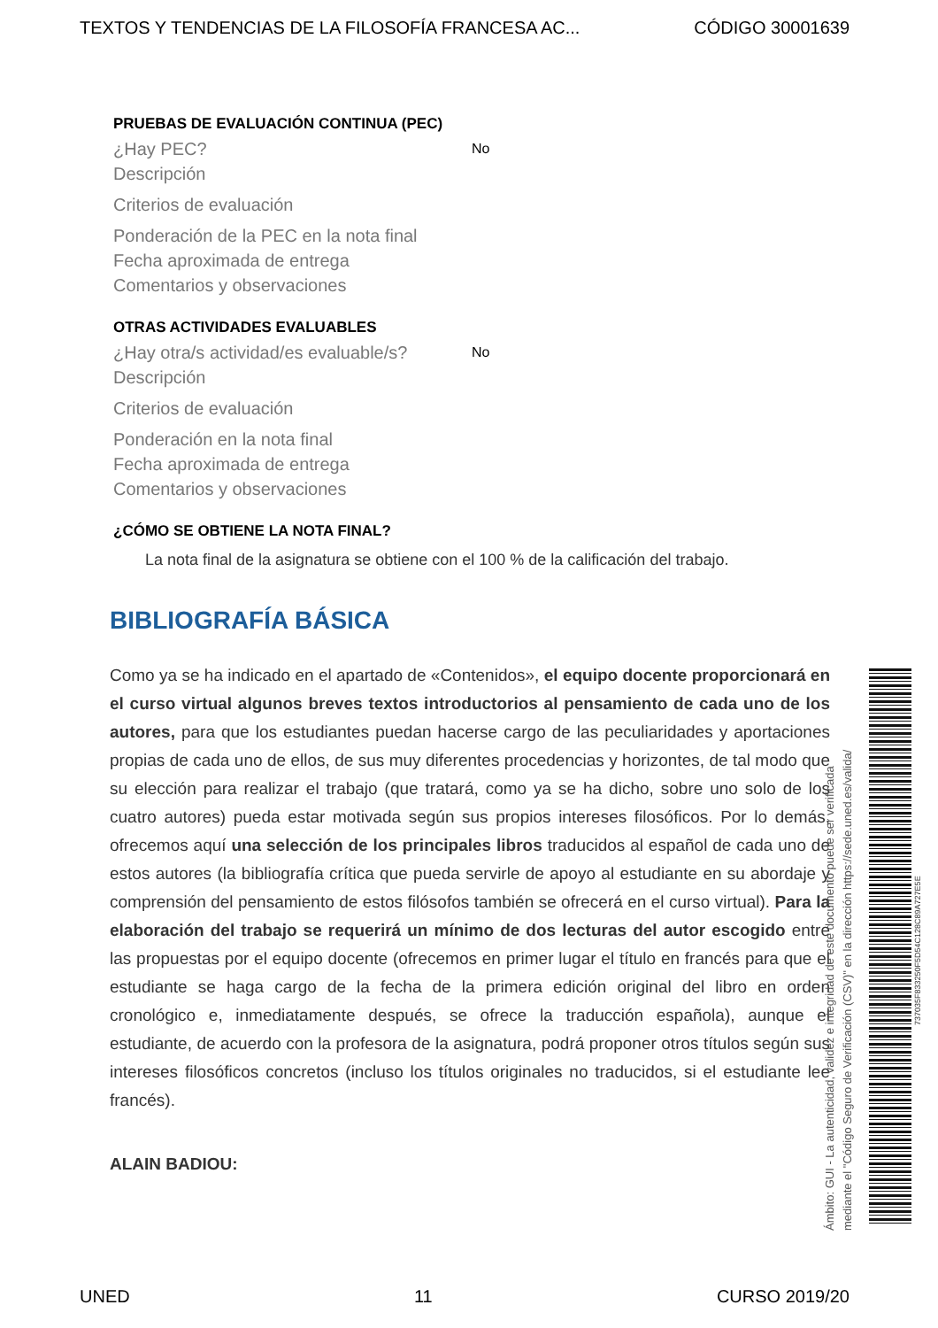TEXTOS Y TENDENCIAS DE LA FILOSOFÍA FRANCESA AC... CÓDIGO 30001639
PRUEBAS DE EVALUACIÓN CONTINUA (PEC)
¿Hay PEC? No
Descripción
Criterios de evaluación
Ponderación de la PEC en la nota final
Fecha aproximada de entrega
Comentarios y observaciones
OTRAS ACTIVIDADES EVALUABLES
¿Hay otra/s actividad/es evaluable/s? No
Descripción
Criterios de evaluación
Ponderación en la nota final
Fecha aproximada de entrega
Comentarios y observaciones
¿CÓMO SE OBTIENE LA NOTA FINAL?
La nota final de la asignatura se obtiene con el 100 % de la calificación del trabajo.
BIBLIOGRAFÍA BÁSICA
Como ya se ha indicado en el apartado de «Contenidos», el equipo docente proporcionará en el curso virtual algunos breves textos introductorios al pensamiento de cada uno de los autores, para que los estudiantes puedan hacerse cargo de las peculiaridades y aportaciones propias de cada uno de ellos, de sus muy diferentes procedencias y horizontes, de tal modo que su elección para realizar el trabajo (que tratará, como ya se ha dicho, sobre uno solo de los cuatro autores) pueda estar motivada según sus propios intereses filosóficos. Por lo demás, ofrecemos aquí una selección de los principales libros traducidos al español de cada uno de estos autores (la bibliografía crítica que pueda servirle de apoyo al estudiante en su abordaje y comprensión del pensamiento de estos filósofos también se ofrecerá en el curso virtual). Para la elaboración del trabajo se requerirá un mínimo de dos lecturas del autor escogido entre las propuestas por el equipo docente (ofrecemos en primer lugar el título en francés para que el estudiante se haga cargo de la fecha de la primera edición original del libro en orden cronológico e, inmediatamente después, se ofrece la traducción española), aunque el estudiante, de acuerdo con la profesora de la asignatura, podrá proponer otros títulos según sus intereses filosóficos concretos (incluso los títulos originales no traducidos, si el estudiante lee francés).
ALAIN BADIOU:
Ámbito: GUI - La autenticidad, validez e integridad de este documento puede ser verificada
mediante el "Código Seguro de Verificación (CSV)" en la dirección https://sede.uned.es/valida/
737035F833250F5D54C128C89A727E5E
UNED 11 CURSO 2019/20